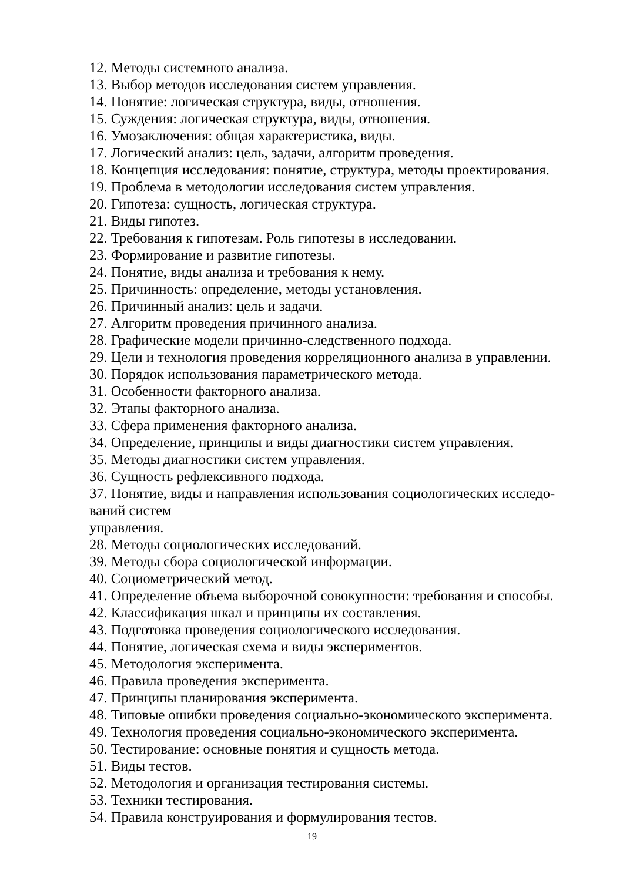12. Методы системного анализа.
13. Выбор методов исследования систем управления.
14. Понятие: логическая структура, виды, отношения.
15. Суждения: логическая структура, виды, отношения.
16. Умозаключения: общая характеристика, виды.
17. Логический анализ: цель, задачи, алгоритм проведения.
18. Концепция исследования: понятие, структура, методы проектирования.
19. Проблема в методологии исследования систем управления.
20. Гипотеза: сущность, логическая структура.
21. Виды гипотез.
22. Требования к гипотезам. Роль гипотезы в исследовании.
23. Формирование и развитие гипотезы.
24. Понятие, виды анализа и требования к нему.
25. Причинность: определение, методы установления.
26. Причинный анализ: цель и задачи.
27. Алгоритм проведения причинного анализа.
28. Графические модели причинно-следственного подхода.
29. Цели и технология проведения корреляционного анализа в управлении.
30. Порядок использования параметрического метода.
31. Особенности факторного анализа.
32. Этапы факторного анализа.
33. Сфера применения факторного анализа.
34. Определение, принципы и виды диагностики систем управления.
35. Методы диагностики систем управления.
36. Сущность рефлексивного подхода.
37. Понятие, виды и направления использования социологических исследо-
ваний систем
управления.
28. Методы социологических исследований.
39. Методы сбора социологической информации.
40. Социометрический метод.
41. Определение объема выборочной совокупности: требования и способы.
42. Классификация шкал и принципы их составления.
43. Подготовка проведения социологического исследования.
44. Понятие, логическая схема и виды экспериментов.
45. Методология эксперимента.
46. Правила проведения эксперимента.
47. Принципы планирования эксперимента.
48. Типовые ошибки проведения социально-экономического эксперимента.
49. Технология проведения социально-экономического эксперимента.
50. Тестирование: основные понятия и сущность метода.
51. Виды тестов.
52. Методология и организация тестирования системы.
53. Техники тестирования.
54. Правила конструирования и формулирования тестов.
19